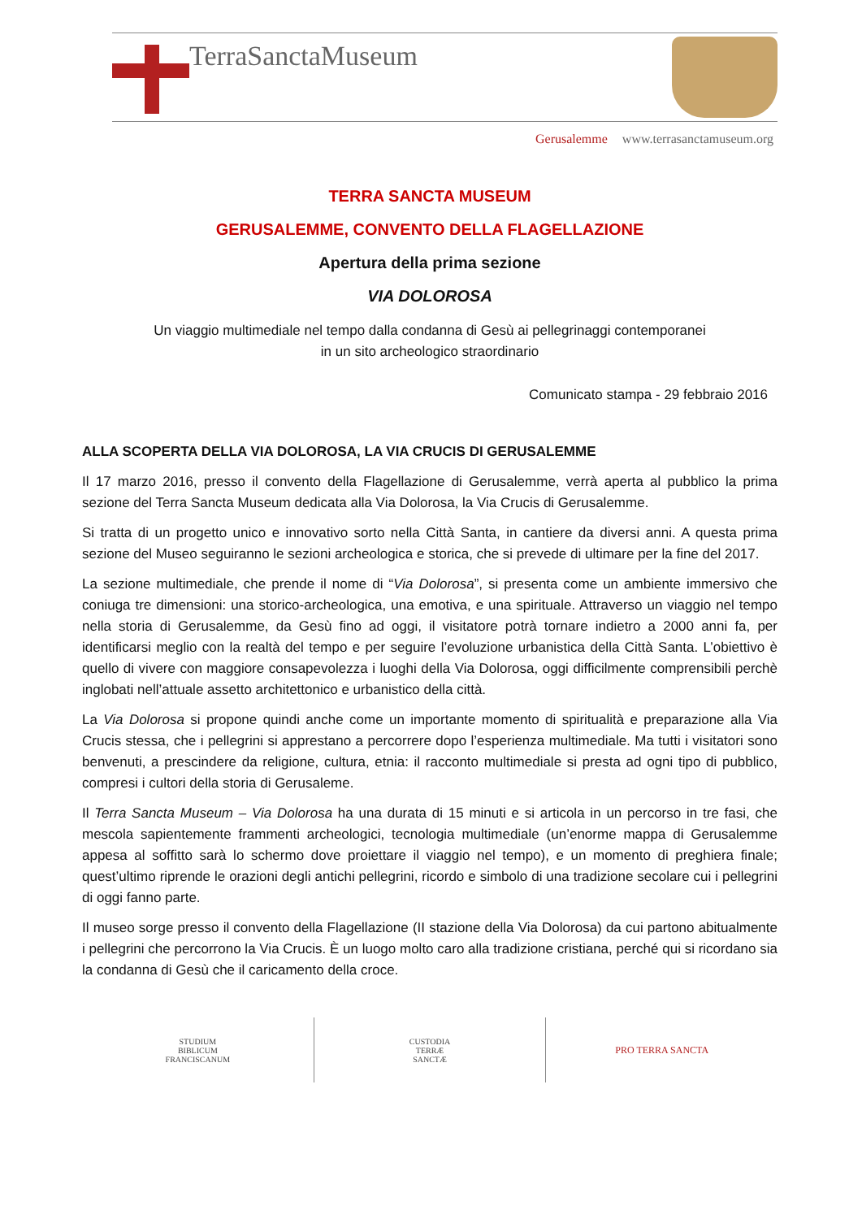TerraSanctaMuseum
Gerusalemme www.terrasanctamuseum.org
TERRA SANCTA MUSEUM
GERUSALEMME, CONVENTO DELLA FLAGELLAZIONE
Apertura della prima sezione
VIA DOLOROSA
Un viaggio multimediale nel tempo dalla condanna di Gesù ai pellegrinaggi contemporanei
in un sito archeologico straordinario
Comunicato stampa - 29 febbraio 2016
ALLA SCOPERTA DELLA VIA DOLOROSA, LA VIA CRUCIS DI GERUSALEMME
Il 17 marzo 2016, presso il convento della Flagellazione di Gerusalemme, verrà aperta al pubblico la prima sezione del Terra Sancta Museum dedicata alla Via Dolorosa, la Via Crucis di Gerusalemme.
Si tratta di un progetto unico e innovativo sorto nella Città Santa, in cantiere da diversi anni. A questa prima sezione del Museo seguiranno le sezioni archeologica e storica, che si prevede di ultimare per la fine del 2017.
La sezione multimediale, che prende il nome di “Via Dolorosa”, si presenta come un ambiente immersivo che coniuga tre dimensioni: una storico-archeologica, una emotiva, e una spirituale. Attraverso un viaggio nel tempo nella storia di Gerusalemme, da Gesù fino ad oggi, il visitatore potrà tornare indietro a 2000 anni fa, per identificarsi meglio con la realtà del tempo e per seguire l’evoluzione urbanistica della Città Santa. L’obiettivo è quello di vivere con maggiore consapevolezza i luoghi della Via Dolorosa, oggi difficilmente comprensibili perchè inglobati nell’attuale assetto architettonico e urbanistico della città.
La Via Dolorosa si propone quindi anche come un importante momento di spiritualità e preparazione alla Via Crucis stessa, che i pellegrini si apprestano a percorrere dopo l’esperienza multimediale. Ma tutti i visitatori sono benvenuti, a prescindere da religione, cultura, etnia: il racconto multimediale si presta ad ogni tipo di pubblico, compresi i cultori della storia di Gerusaleme.
Il Terra Sancta Museum – Via Dolorosa ha una durata di 15 minuti e si articola in un percorso in tre fasi, che mescola sapientemente frammenti archeologici, tecnologia multimediale (un’enorme mappa di Gerusalemme appesa al soffitto sarà lo schermo dove proiettare il viaggio nel tempo), e un momento di preghiera finale; quest’ultimo riprende le orazioni degli antichi pellegrini, ricordo e simbolo di una tradizione secolare cui i pellegrini di oggi fanno parte.
Il museo sorge presso il convento della Flagellazione (II stazione della Via Dolorosa) da cui partono abitualmente i pellegrini che percorrono la Via Crucis. È un luogo molto caro alla tradizione cristiana, perché qui si ricordano sia la condanna di Gesù che il caricamento della croce.
STUDIUM
BIBLICUM
FRANCISCANUM
CUSTODIA
TERRÆ
SANCTÆ
PRO TERRA SANCTA